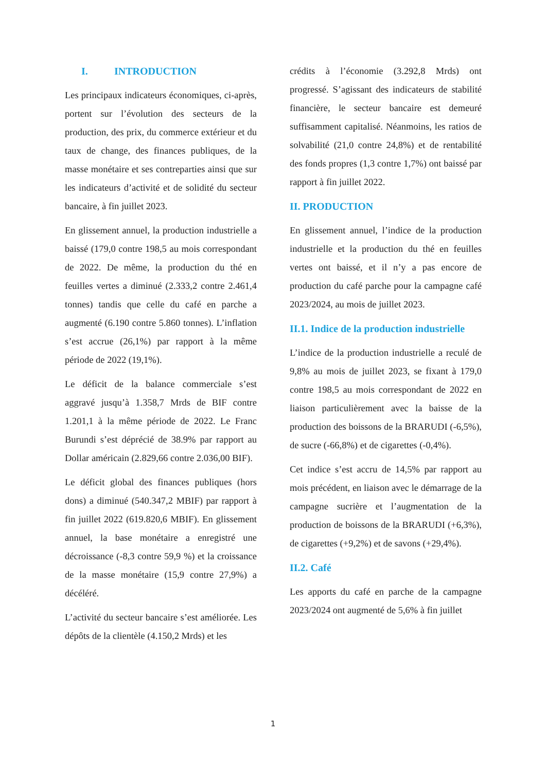I. INTRODUCTION
Les principaux indicateurs économiques, ci-après, portent sur l’évolution des secteurs de la production, des prix, du commerce extérieur et du taux de change, des finances publiques, de la masse monétaire et ses contreparties ainsi que sur les indicateurs d’activité et de solidité du secteur bancaire, à fin juillet 2023.
En glissement annuel, la production industrielle a baissé (179,0 contre 198,5 au mois correspondant de 2022. De même, la production du thé en feuilles vertes a diminué (2.333,2 contre 2.461,4 tonnes) tandis que celle du café en parche a augmenté (6.190 contre 5.860 tonnes). L’inflation s’est accrue (26,1%) par rapport à la même période de 2022 (19,1%).
Le déficit de la balance commerciale s’est aggravé jusqu’à 1.358,7 Mrds de BIF contre 1.201,1 à la même période de 2022. Le Franc Burundi s’est déprécié de 38.9% par rapport au Dollar américain (2.829,66 contre 2.036,00 BIF).
Le déficit global des finances publiques (hors dons) a diminué (540.347,2 MBIF) par rapport à fin juillet 2022 (619.820,6 MBIF). En glissement annuel, la base monétaire a enregistré une décroissance (-8,3 contre 59,9 %) et la croissance de la masse monétaire (15,9 contre 27,9%) a décéléré.
L’activité du secteur bancaire s’est améliorée. Les dépôts de la clientèle (4.150,2 Mrds) et les
crédits à l’économie (3.292,8 Mrds) ont progressé. S’agissant des indicateurs de stabilité financière, le secteur bancaire est demeuré suffisamment capitalisé. Néanmoins, les ratios de solvabilité (21,0 contre 24,8%) et de rentabilité des fonds propres (1,3 contre 1,7%) ont baissé par rapport à fin juillet 2022.
II. PRODUCTION
En glissement annuel, l’indice de la production industrielle et la production du thé en feuilles vertes ont baissé, et il n’y a pas encore de production du café parche pour la campagne café 2023/2024, au mois de juillet 2023.
II.1. Indice de la production industrielle
L’indice de la production industrielle a reculé de 9,8% au mois de juillet 2023, se fixant à 179,0 contre 198,5 au mois correspondant de 2022 en liaison particulièrement avec la baisse de la production des boissons de la BRARUDI (-6,5%), de sucre (-66,8%) et de cigarettes (-0,4%).
Cet indice s’est accru de 14,5% par rapport au mois précédent, en liaison avec le démarrage de la campagne sucrière et l’augmentation de la production de boissons de la BRARUDI (+6,3%), de cigarettes (+9,2%) et de savons (+29,4%).
II.2. Café
Les apports du café en parche de la campagne 2023/2024 ont augmenté de 5,6% à fin juillet
1